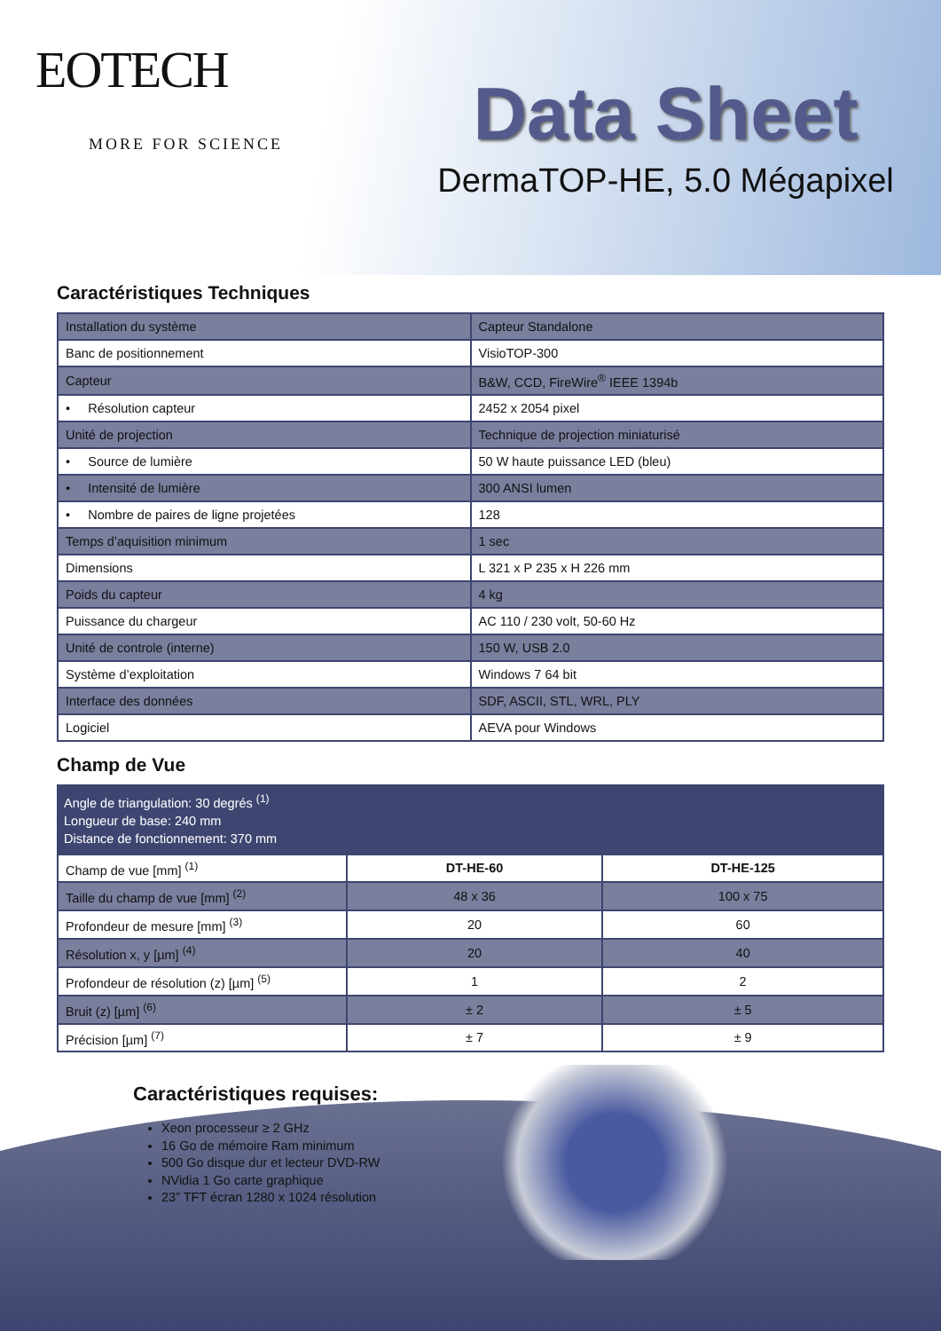EOTECH
MORE FOR SCIENCE
Data Sheet
DermaTOP-HE, 5.0 Mégapixel
Caractéristiques Techniques
| Installation du système | Capteur Standalone |
| Banc de positionnement | VisioTOP-300 |
| Capteur | B&W, CCD, FireWire<sup>®</sup> IEEE 1394b |
| • Résolution capteur | 2452 x 2054 pixel |
| Unité de projection | Technique de projection miniaturisé |
| • Source de lumière | 50 W haute puissance LED (bleu) |
| • Intensité de lumière | 300 ANSI lumen |
| • Nombre de paires de ligne projetées | 128 |
| Temps d’aquisition minimum | 1 sec |
| Dimensions | L 321 x P 235 x H 226 mm |
| Poids du capteur | 4 kg |
| Puissance du chargeur | AC 110 / 230 volt, 50-60 Hz |
| Unité de controle (interne) | 150 W, USB 2.0 |
| Système d’exploitation | Windows 7 64 bit |
| Interface des données | SDF, ASCII, STL, WRL, PLY |
| Logiciel | AEVA pour Windows |
Champ de Vue
| Angle de triangulation: 30 degrés <sup>(1)</sup> Longueur de base: 240 mm Distance de fonctionnement: 370 mm | | |
| Champ de vue [mm] <sup>(1)</sup> | DT-HE-60 | DT-HE-125 |
| Taille du champ de vue [mm] <sup>(2)</sup> | 48 x 36 | 100 x 75 |
| Profondeur de mesure [mm] <sup>(3)</sup> | 20 | 60 |
| Résolution x, y [µm] <sup>(4)</sup> | 20 | 40 |
| Profondeur de résolution (z) [µm] <sup>(5)</sup> | 1 | 2 |
| Bruit (z) [µm] <sup>(6)</sup> | ± 2 | ± 5 |
| Précision [µm] <sup>(7)</sup> | ± 7 | ± 9 |
Caractéristiques requises:
Xeon processeur ≥ 2 GHz
16 Go de mémoire Ram minimum
500 Go disque dur et lecteur DVD-RW
NVidia 1 Go carte graphique
23” TFT écran 1280 x 1024 résolution